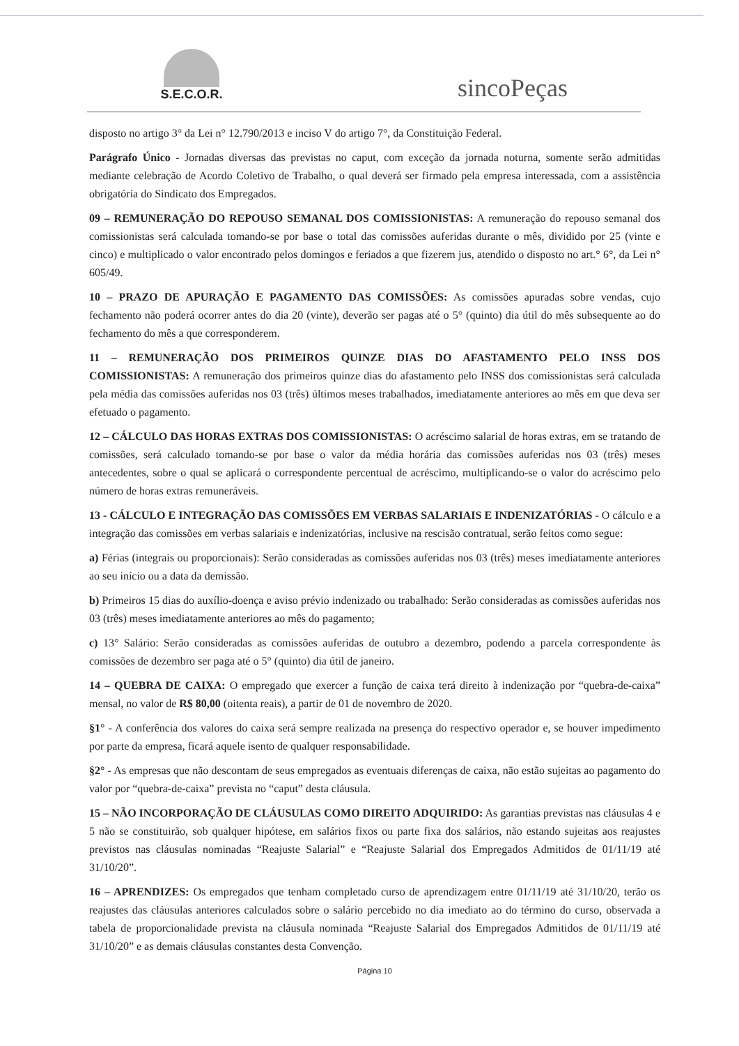S.E.C.O.R.
sincoPeças
disposto no artigo 3° da Lei n° 12.790/2013 e inciso V do artigo 7°, da Constituição Federal.
Parágrafo Único - Jornadas diversas das previstas no caput, com exceção da jornada noturna, somente serão admitidas mediante celebração de Acordo Coletivo de Trabalho, o qual deverá ser firmado pela empresa interessada, com a assistência obrigatória do Sindicato dos Empregados.
09 – REMUNERAÇÃO DO REPOUSO SEMANAL DOS COMISSIONISTAS: A remuneração do repouso semanal dos comissionistas será calculada tomando-se por base o total das comissões auferidas durante o mês, dividido por 25 (vinte e cinco) e multiplicado o valor encontrado pelos domingos e feriados a que fizerem jus, atendido o disposto no art.° 6°, da Lei n° 605/49.
10 – PRAZO DE APURAÇÃO E PAGAMENTO DAS COMISSÕES: As comissões apuradas sobre vendas, cujo fechamento não poderá ocorrer antes do dia 20 (vinte), deverão ser pagas até o 5° (quinto) dia útil do mês subsequente ao do fechamento do mês a que corresponderem.
11 – REMUNERAÇÃO DOS PRIMEIROS QUINZE DIAS DO AFASTAMENTO PELO INSS DOS COMISSIONISTAS: A remuneração dos primeiros quinze dias do afastamento pelo INSS dos comissionistas será calculada pela média das comissões auferidas nos 03 (três) últimos meses trabalhados, imediatamente anteriores ao mês em que deva ser efetuado o pagamento.
12 – CÁLCULO DAS HORAS EXTRAS DOS COMISSIONISTAS: O acréscimo salarial de horas extras, em se tratando de comissões, será calculado tomando-se por base o valor da média horária das comissões auferidas nos 03 (três) meses antecedentes, sobre o qual se aplicará o correspondente percentual de acréscimo, multiplicando-se o valor do acréscimo pelo número de horas extras remuneráveis.
13 - CÁLCULO E INTEGRAÇÃO DAS COMISSÕES EM VERBAS SALARIAIS E INDENIZATÓRIAS - O cálculo e a integração das comissões em verbas salariais e indenizatórias, inclusive na rescisão contratual, serão feitos como segue:
a) Férias (integrais ou proporcionais): Serão consideradas as comissões auferidas nos 03 (três) meses imediatamente anteriores ao seu início ou a data da demissão.
b) Primeiros 15 dias do auxílio-doença e aviso prévio indenizado ou trabalhado: Serão consideradas as comissões auferidas nos 03 (três) meses imediatamente anteriores ao mês do pagamento;
c) 13° Salário: Serão consideradas as comissões auferidas de outubro a dezembro, podendo a parcela correspondente às comissões de dezembro ser paga até o 5° (quinto) dia útil de janeiro.
14 – QUEBRA DE CAIXA: O empregado que exercer a função de caixa terá direito à indenização por “quebra-de-caixa” mensal, no valor de R$ 80,00 (oitenta reais), a partir de 01 de novembro de 2020.
§1° - A conferência dos valores do caixa será sempre realizada na presença do respectivo operador e, se houver impedimento por parte da empresa, ficará aquele isento de qualquer responsabilidade.
§2° - As empresas que não descontam de seus empregados as eventuais diferenças de caixa, não estão sujeitas ao pagamento do valor por “quebra-de-caixa” prevista no “caput” desta cláusula.
15 – NÃO INCORPORAÇÃO DE CLÁUSULAS COMO DIREITO ADQUIRIDO: As garantias previstas nas cláusulas 4 e 5 não se constituirão, sob qualquer hipótese, em salários fixos ou parte fixa dos salários, não estando sujeitas aos reajustes previstos nas cláusulas nominadas “Reajuste Salarial” e “Reajuste Salarial dos Empregados Admitidos de 01/11/19 até 31/10/20”.
16 – APRENDIZES: Os empregados que tenham completado curso de aprendizagem entre 01/11/19 até 31/10/20, terão os reajustes das cláusulas anteriores calculados sobre o salário percebido no dia imediato ao do término do curso, observada a tabela de proporcionalidade prevista na cláusula nominada “Reajuste Salarial dos Empregados Admitidos de 01/11/19 até 31/10/20” e as demais cláusulas constantes desta Convenção.
Página 10